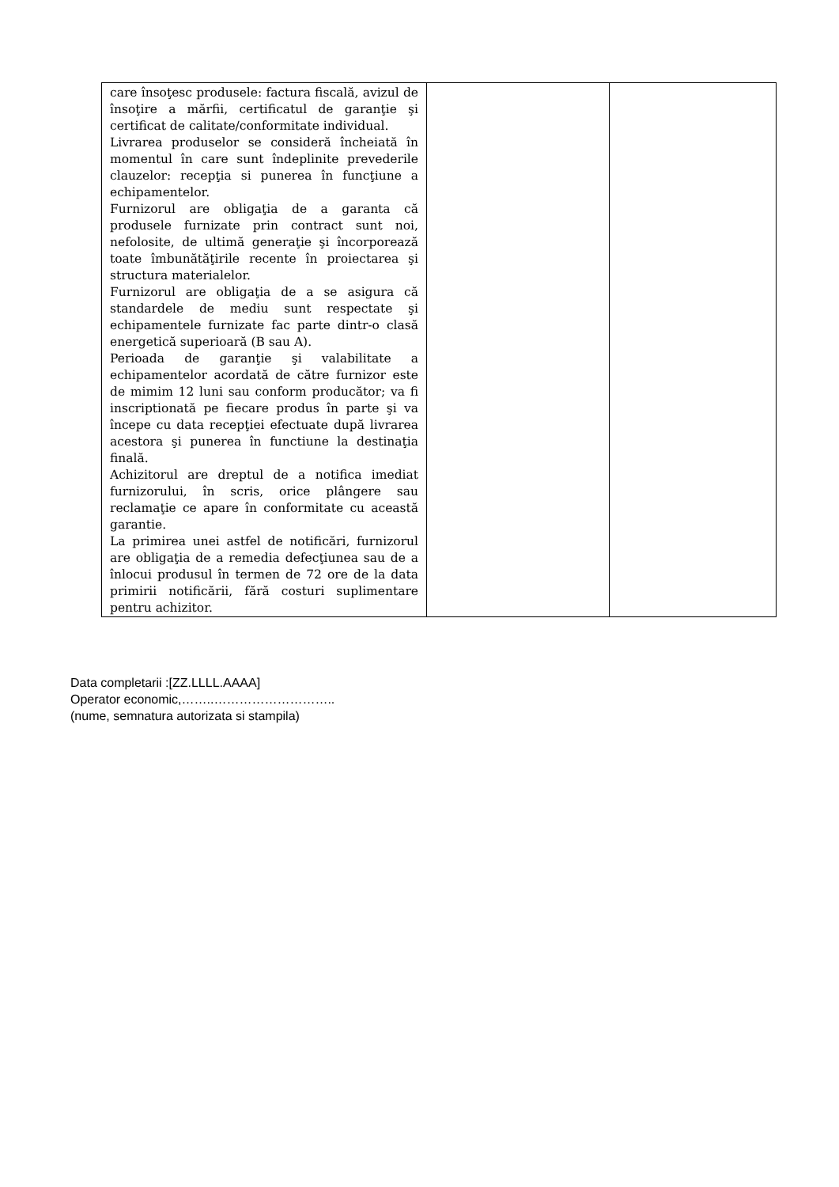| care însoţesc produsele: factura fiscală, avizul de însoţire a mărfii, certificatul de garanţie şi certificat de calitate/conformitate individual. Livrarea produselor se consideră încheiată în momentul în care sunt îndeplinite prevederile clauzelor: recepţia si punerea în funcţiune a echipamentelor. Furnizorul are obligaţia de a garanta că produsele furnizate prin contract sunt noi, nefolosite, de ultimă generaţie şi încorporează toate îmbunătăţirile recente în proiectarea şi structura materialelor. Furnizorul are obligaţia de a se asigura că standardele de mediu sunt respectate şi echipamentele furnizate fac parte dintr-o clasă energetică superioară (B sau A). Perioada de garanţie şi valabilitate a echipamentelor acordată de către furnizor este de mimim 12 luni sau conform producător; va fi inscriptionată pe fiecare produs în parte şi va începe cu data recepţiei efectuate după livrarea acestora şi punerea în functiune la destinaţia finală. Achizitorul are dreptul de a notifica imediat furnizorului, în scris, orice plângere sau reclamaţie ce apare în conformitate cu această garantie. La primirea unei astfel de notificări, furnizorul are obligaţia de a remedia defecţiunea sau de a înlocui produsul în termen de 72 ore de la data primirii notificării, fără costuri suplimentare pentru achizitor. | | |
Data completarii :[ZZ.LLLL.AAAA]
Operator economic,……..………………………..
(nume, semnatura autorizata si stampila)